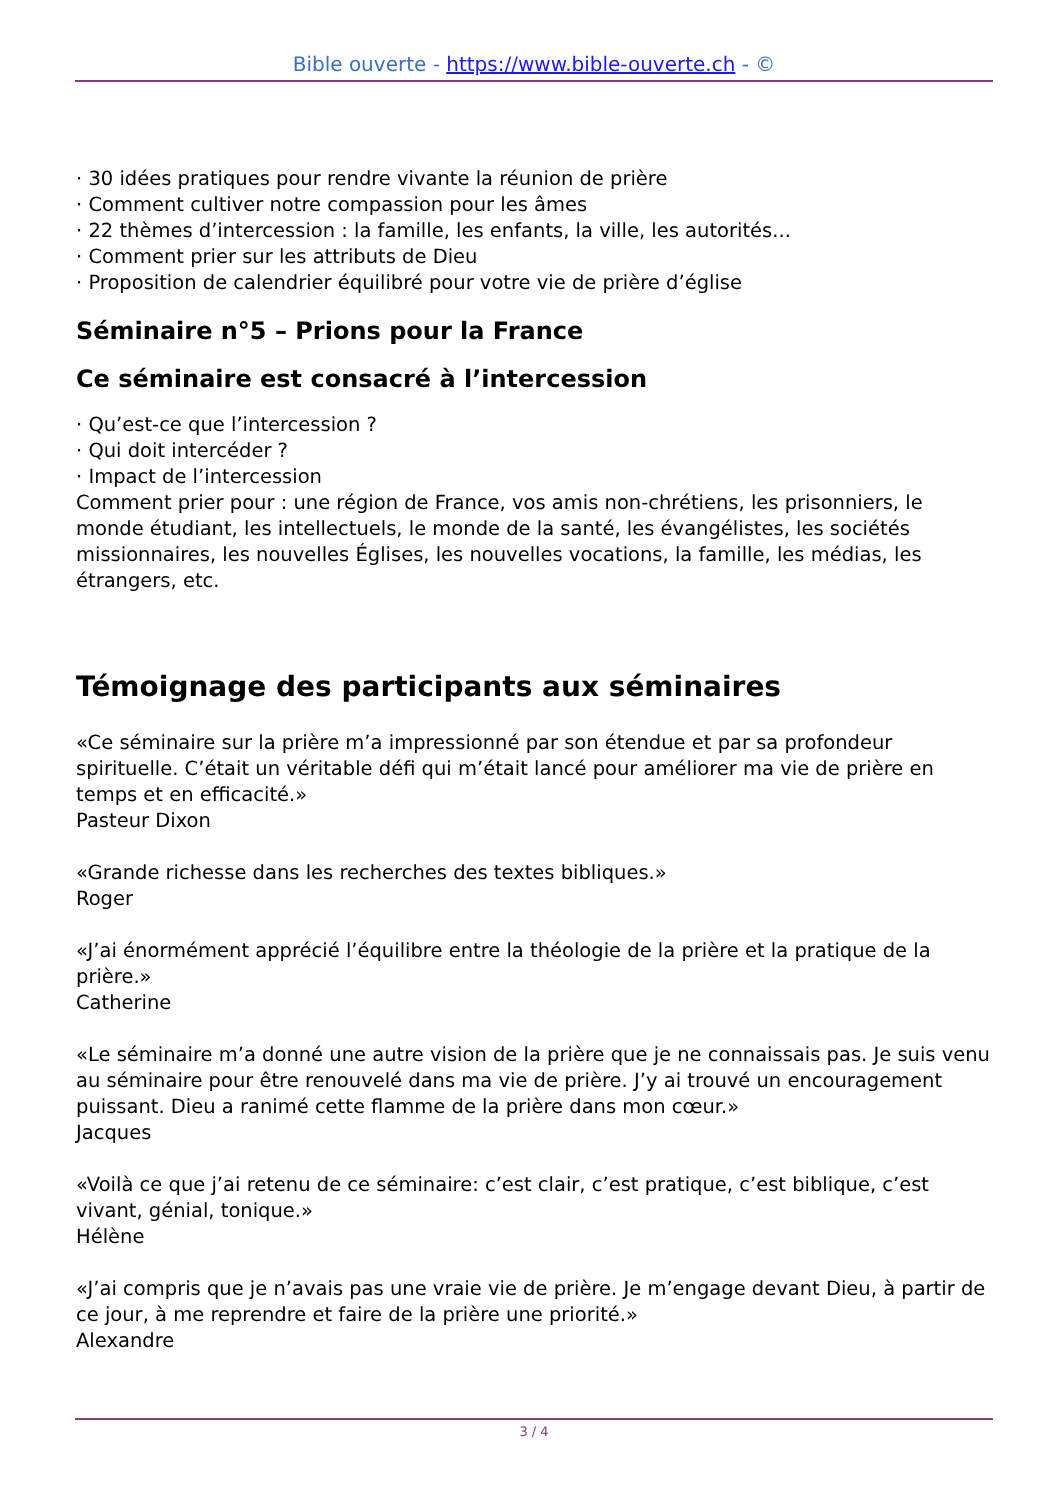Bible ouverte - https://www.bible-ouverte.ch - ©
· 30 idées pratiques pour rendre vivante la réunion de prière
· Comment cultiver notre compassion pour les âmes
· 22 thèmes d’intercession : la famille, les enfants, la ville, les autorités...
· Comment prier sur les attributs de Dieu
· Proposition de calendrier équilibré pour votre vie de prière d’église
Séminaire n°5 – Prions pour la France
Ce séminaire est consacré à l’intercession
· Qu’est-ce que l’intercession ?
· Qui doit intercéder ?
· Impact de l’intercession
Comment prier pour : une région de France, vos amis non-chrétiens, les prisonniers, le monde étudiant, les intellectuels, le monde de la santé, les évangélistes, les sociétés missionnaires, les nouvelles Églises, les nouvelles vocations, la famille, les médias, les étrangers, etc.
Témoignage des participants aux séminaires
«Ce séminaire sur la prière m’a impressionné par son étendue et par sa profondeur spirituelle. C’était un véritable défi qui m’était lancé pour améliorer ma vie de prière en temps et en efficacité.»
Pasteur Dixon
«Grande richesse dans les recherches des textes bibliques.»
Roger
«J’ai énormément apprécié l’équilibre entre la théologie de la prière et la pratique de la prière.»
Catherine
«Le séminaire m’a donné une autre vision de la prière que je ne connaissais pas. Je suis venu au séminaire pour être renouvelé dans ma vie de prière. J’y ai trouvé un encouragement puissant. Dieu a ranimé cette flamme de la prière dans mon cœur.»
Jacques
«Voilà ce que j’ai retenu de ce séminaire: c’est clair, c’est pratique, c’est biblique, c’est vivant, génial, tonique.»
Hélène
«J’ai compris que je n’avais pas une vraie vie de prière. Je m’engage devant Dieu, à partir de ce jour, à me reprendre et faire de la prière une priorité.»
Alexandre
3 / 4